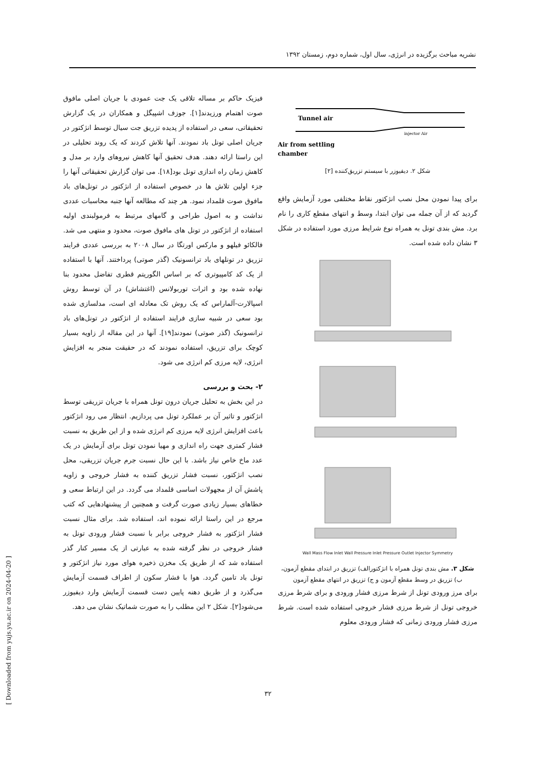نشریه مباحث برگزیده در انرژی، سال اول، شماره دوم، زمستان ۱۳۹۲
فیزیک حاکم بر مساله تلاقی یک جت عمودی با جریان اصلی مافوق صوت اهتمام ورزیدند[۱]. جوزف اشپیگل و همکاران در یک گزارش تحقیقاتی، سعی در استفاده از پدیده تزریق جت سیال توسط انژکتور در جریان اصلی تونل باد نمودند. آنها تلاش کردند که یک روند تحلیلی در این راستا ارائه دهند. هدف تحقیق آنها کاهش نیروهای وارد بر مدل و کاهش زمان راه اندازی تونل بود[۱۸]. می توان گزارش تحقیقاتی آنها را جزء اولین تلاش ها در خصوص استفاده از انژکتور در تونل‌های باد مافوق صوت قلمداد نمود. هر چند که مطالعه آنها جنبه محاسبات عددی نداشت و به اصول طراحی و گامهای مرتبط به فرمولبندی اولیه استفاده از انژکتور در تونل های مافوق صوت، محدود و منتهی می شد. فالکائو فیلهو و مارکس اورتگا در سال ۲۰۰۸ به بررسی عددی فرایند تزریق در تونلهای باد ترانسونیک (گذر صوتی) پرداختند. آنها با استفاده از یک کد کامپیوتری که بر اساس الگوریتم قطری تفاضل محدود بنا نهاده شده بود و اثرات توربولانس (اغتشاش) در آن توسط روش اسپالارت-آلماراس که یک روش تک معادله ای است، مدلسازی شده بود سعی در شبیه سازی فرایند استفاده از انژکتور در تونل‌های باد ترانسونیک (گذر صوتی) نمودند[۱۹]. آنها در این مقاله از زاویه بسیار کوچک برای تزریق، استفاده نمودند که در حقیقت منجر به افزایش انرژی، لایه مرزی کم انرژی می شود.
۲- بحث و بررسی
در این بخش به تحلیل جریان درون تونل همراه با جریان تزریقی توسط انژکتور و تاثیر آن بر عملکرد تونل می پردازیم. انتظار می رود انژکتور باعث افزایش انرژی لایه مرزی کم انرژی شده و از این طریق به نسبت فشار کمتری جهت راه اندازی و مهیا نمودن تونل برای آزمایش در یک عدد ماخ خاص نیاز باشد. با این حال نسبت جرم جریان تزریقی، محل نصب انژکتور، نسبت فشار تزریق کننده به فشار خروجی و زاویه پاشش آن از مجهولات اساسی قلمداد می گردد. در این ارتباط سعی و خطاهای بسیار زیادی صورت گرفت و همچنین از پیشنهادهایی که کتب مرجع در این راستا ارائه نموده اند، استفاده شد. برای مثال نسبت فشار انژکتور به فشار خروجی برابر با نسبت فشار ورودی تونل به فشار خروجی در نظر گرفته شده به عبارتی از یک مسیر کنار گذر استفاده شد که از طریق یک مخزن ذخیره هوای مورد نیاز انژکتور و تونل باد تامین گردد. هوا با فشار سکون از اطراف قسمت آزمایش می‌گذرد و از طریق دهنه پایین دست قسمت آزمایش وارد دیفیوزر می‌شود[۲]. شکل ۲ این مطلب را به صورت شماتیک نشان می دهد.
Tunnel air
injector Air
Air from settling
chamber
شکل ۲. دیفیوزر با سیستم تزریق‌کننده [۲]
برای پیدا نمودن محل نصب انژکتور نقاط مختلفی مورد آزمایش واقع گردید که از آن جمله می توان ابتدا، وسط و انتهای مقطع کاری را نام برد. مش بندی تونل به همراه نوع شرایط مرزی مورد استفاده در شکل ۳ نشان داده شده است.
Wall Mass Flow Inlet Wall Pressure Inlet Pressure Outlet Injector Symmetry
شکل ۳. مش بندی تونل همراه با انژکتورالف) تزریق در ابتدای مقطع آزمون، ب) تزریق در وسط مقطع آزمون و ج) تزریق در انتهای مقطع آزمون
برای مرز ورودی تونل از شرط مرزی فشار ورودی و برای شرط مرزی خروجی تونل از شرط مرزی فشار خروجی استفاده شده است. شرط مرزی فشار ورودی زمانی که فشار ورودی معلوم
۳۲
[ Downloaded from yujs.yu.ac.ir on 2024-04-20 ]